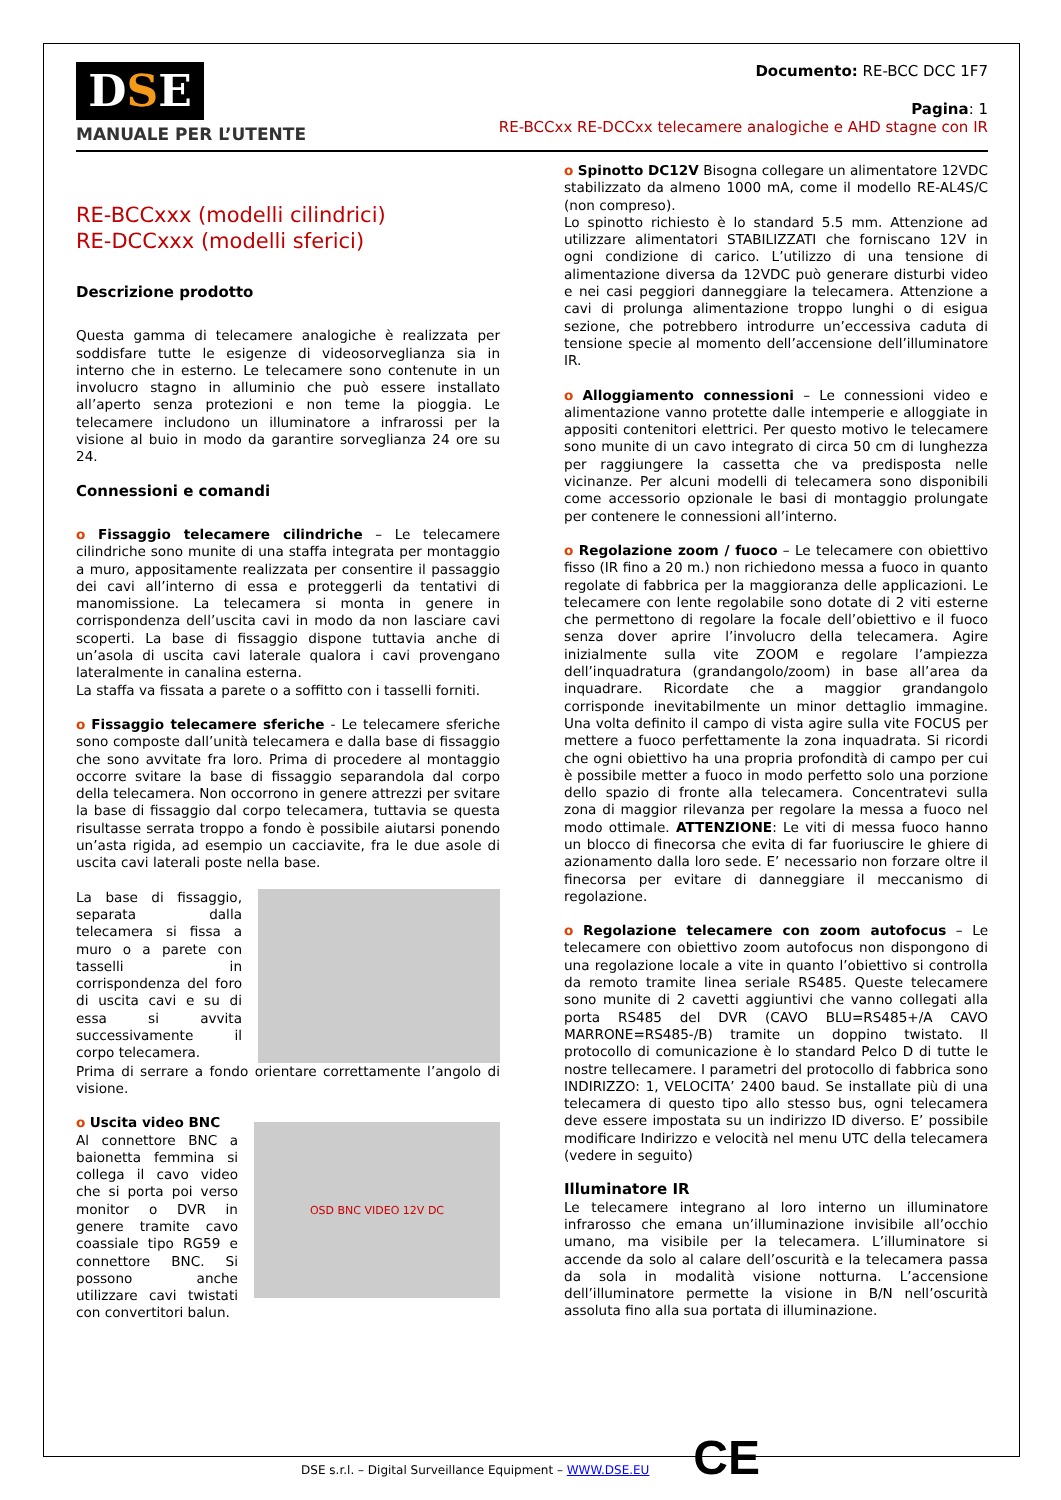DSE
MANUALE PER L’UTENTE
Documento: RE-BCC DCC 1F7
Pagina: 1
RE-BCCxx RE-DCCxx telecamere analogiche e AHD stagne con IR
RE-BCCxxx (modelli cilindrici)
RE-DCCxxx (modelli sferici)
Descrizione prodotto
Questa gamma di telecamere analogiche è realizzata per soddisfare tutte le esigenze di videosorveglianza sia in interno che in esterno. Le telecamere sono contenute in un involucro stagno in alluminio che può essere installato all’aperto senza protezioni e non teme la pioggia. Le telecamere includono un illuminatore a infrarossi per la visione al buio in modo da garantire sorveglianza 24 ore su 24.
Connessioni e comandi
o Fissaggio telecamere cilindriche – Le telecamere cilindriche sono munite di una staffa integrata per montaggio a muro, appositamente realizzata per consentire il passaggio dei cavi all’interno di essa e proteggerli da tentativi di manomissione. La telecamera si monta in genere in corrispondenza dell’uscita cavi in modo da non lasciare cavi scoperti. La base di fissaggio dispone tuttavia anche di un’asola di uscita cavi laterale qualora i cavi provengano lateralmente in canalina esterna.
La staffa va fissata a parete o a soffitto con i tasselli forniti.
o Fissaggio telecamere sferiche - Le telecamere sferiche sono composte dall’unità telecamera e dalla base di fissaggio che sono avvitate fra loro. Prima di procedere al montaggio occorre svitare la base di fissaggio separandola dal corpo della telecamera. Non occorrono in genere attrezzi per svitare la base di fissaggio dal corpo telecamera, tuttavia se questa risultasse serrata troppo a fondo è possibile aiutarsi ponendo un’asta rigida, ad esempio un cacciavite, fra le due asole di uscita cavi laterali poste nella base.
La base di fissaggio, separata dalla telecamera si fissa a muro o a parete con tasselli in corrispondenza del foro di uscita cavi e su di essa si avvita successivamente il corpo telecamera.
Prima di serrare a fondo orientare correttamente l’angolo di visione.
o Uscita video BNC
Al connettore BNC a baionetta femmina si collega il cavo video che si porta poi verso monitor o DVR in genere tramite cavo coassiale tipo RG59 e connettore BNC. Si possono anche utilizzare cavi twistati con convertitori balun.
OSD BNC VIDEO 12V DC
o Spinotto DC12V Bisogna collegare un alimentatore 12VDC stabilizzato da almeno 1000 mA, come il modello RE-AL4S/C (non compreso).
Lo spinotto richiesto è lo standard 5.5 mm. Attenzione ad utilizzare alimentatori STABILIZZATI che forniscano 12V in ogni condizione di carico. L’utilizzo di una tensione di alimentazione diversa da 12VDC può generare disturbi video e nei casi peggiori danneggiare la telecamera. Attenzione a cavi di prolunga alimentazione troppo lunghi o di esigua sezione, che potrebbero introdurre un’eccessiva caduta di tensione specie al momento dell’accensione dell’illuminatore IR.
o Alloggiamento connessioni – Le connessioni video e alimentazione vanno protette dalle intemperie e alloggiate in appositi contenitori elettrici. Per questo motivo le telecamere sono munite di un cavo integrato di circa 50 cm di lunghezza per raggiungere la cassetta che va predisposta nelle vicinanze. Per alcuni modelli di telecamera sono disponibili come accessorio opzionale le basi di montaggio prolungate per contenere le connessioni all’interno.
o Regolazione zoom / fuoco – Le telecamere con obiettivo fisso (IR fino a 20 m.) non richiedono messa a fuoco in quanto regolate di fabbrica per la maggioranza delle applicazioni. Le telecamere con lente regolabile sono dotate di 2 viti esterne che permettono di regolare la focale dell’obiettivo e il fuoco senza dover aprire l’involucro della telecamera. Agire inizialmente sulla vite ZOOM e regolare l’ampiezza dell’inquadratura (grandangolo/zoom) in base all’area da inquadrare. Ricordate che a maggior grandangolo corrisponde inevitabilmente un minor dettaglio immagine. Una volta definito il campo di vista agire sulla vite FOCUS per mettere a fuoco perfettamente la zona inquadrata. Si ricordi che ogni obiettivo ha una propria profondità di campo per cui è possibile metter a fuoco in modo perfetto solo una porzione dello spazio di fronte alla telecamera. Concentratevi sulla zona di maggior rilevanza per regolare la messa a fuoco nel modo ottimale. ATTENZIONE: Le viti di messa fuoco hanno un blocco di finecorsa che evita di far fuoriuscire le ghiere di azionamento dalla loro sede. E’ necessario non forzare oltre il finecorsa per evitare di danneggiare il meccanismo di regolazione.
o Regolazione telecamere con zoom autofocus – Le telecamere con obiettivo zoom autofocus non dispongono di una regolazione locale a vite in quanto l’obiettivo si controlla da remoto tramite linea seriale RS485. Queste telecamere sono munite di 2 cavetti aggiuntivi che vanno collegati alla porta RS485 del DVR (CAVO BLU=RS485+/A CAVO MARRONE=RS485-/B) tramite un doppino twistato. Il protocollo di comunicazione è lo standard Pelco D di tutte le nostre tellecamere. I parametri del protocollo di fabbrica sono INDIRIZZO: 1, VELOCITA’ 2400 baud. Se installate più di una telecamera di questo tipo allo stesso bus, ogni telecamera deve essere impostata su un indirizzo ID diverso. E’ possibile modificare Indirizzo e velocità nel menu UTC della telecamera (vedere in seguito)
Illuminatore IR
Le telecamere integrano al loro interno un illuminatore infrarosso che emana un’illuminazione invisibile all’occhio umano, ma visibile per la telecamera. L’illuminatore si accende da solo al calare dell’oscurità e la telecamera passa da sola in modalità visione notturna. L’accensione dell’illuminatore permette la visione in B/N nell’oscurità assoluta fino alla sua portata di illuminazione.
DSE s.r.l. – Digital Surveillance Equipment – WWW.DSE.EU CE